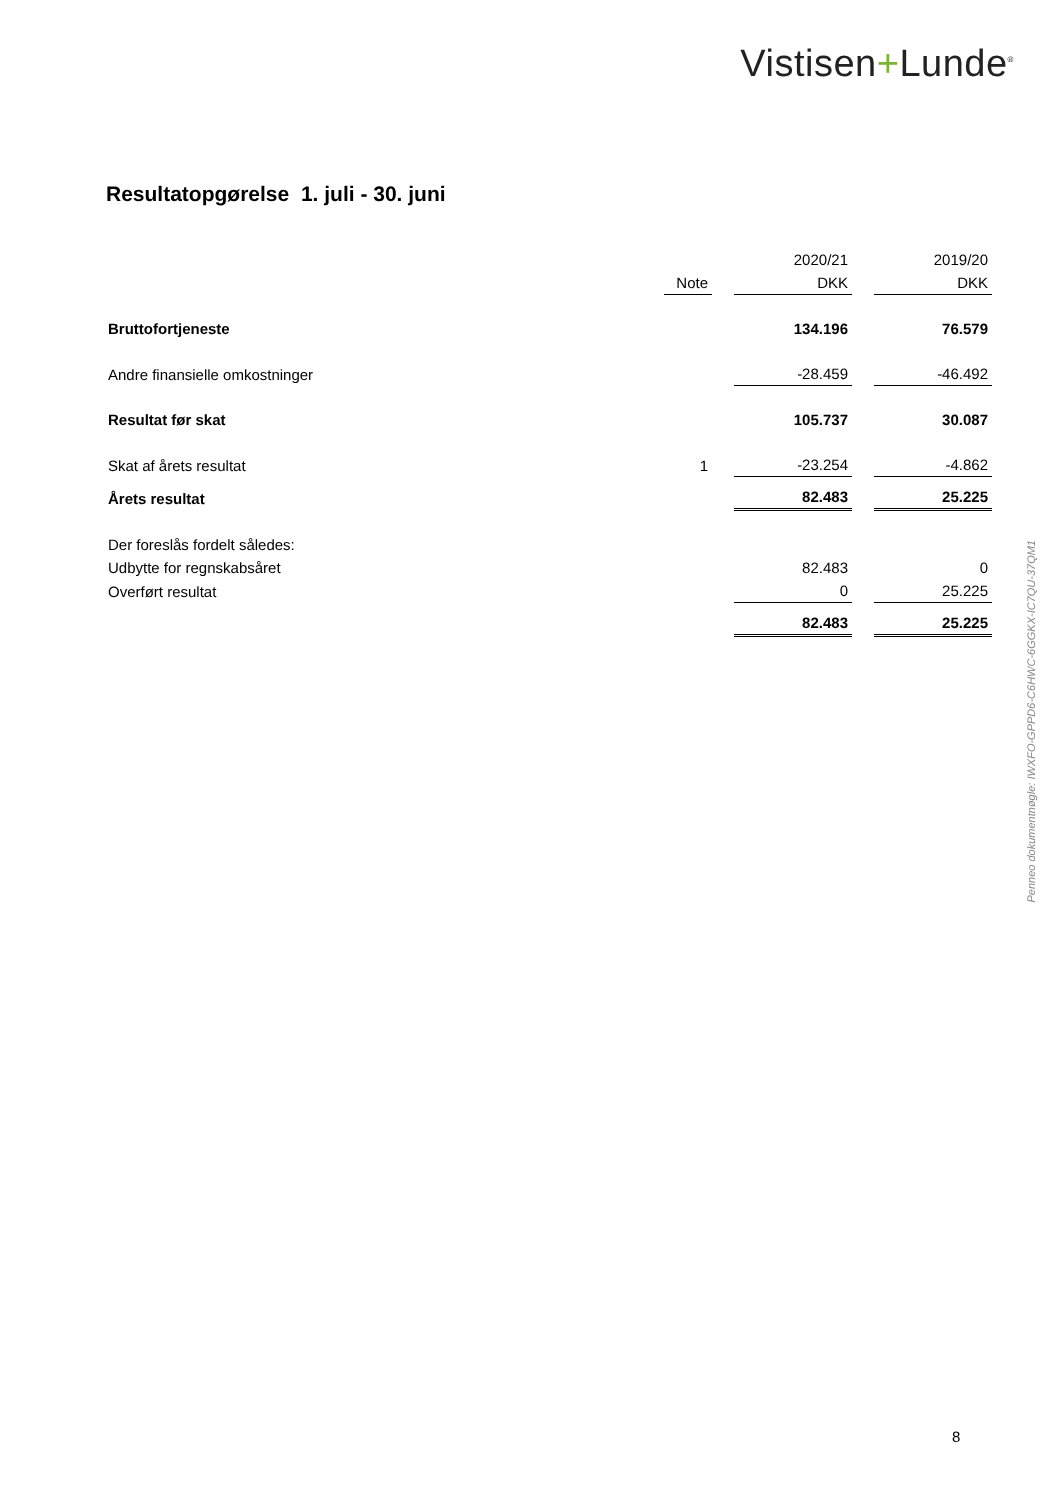Vistisen+Lunde<sup>®</sup>
Resultatopgørelse 1. juli - 30. juni
| | | | 2020/21 | | 2019/20 |
| | Note | | DKK | | DKK |
| Bruttofortjeneste | | | 134.196 | | 76.579 |
| Andre finansielle omkostninger | | | -28.459 | | -46.492 |
| Resultat før skat | | | 105.737 | | 30.087 |
| Skat af årets resultat | 1 | | -23.254 | | -4.862 |
| Årets resultat | | | 82.483 | | 25.225 |
| Der foreslås fordelt således: | | | | | |
| Udbytte for regnskabsåret | | | 82.483 | | 0 |
| Overført resultat | | | 0 | | 25.225 |
| | | | 82.483 | | 25.225 |
Penneo dokumentnøgle: IWXFO-GPPD6-C6HWC-6GGKX-IC7QU-37QM1
8